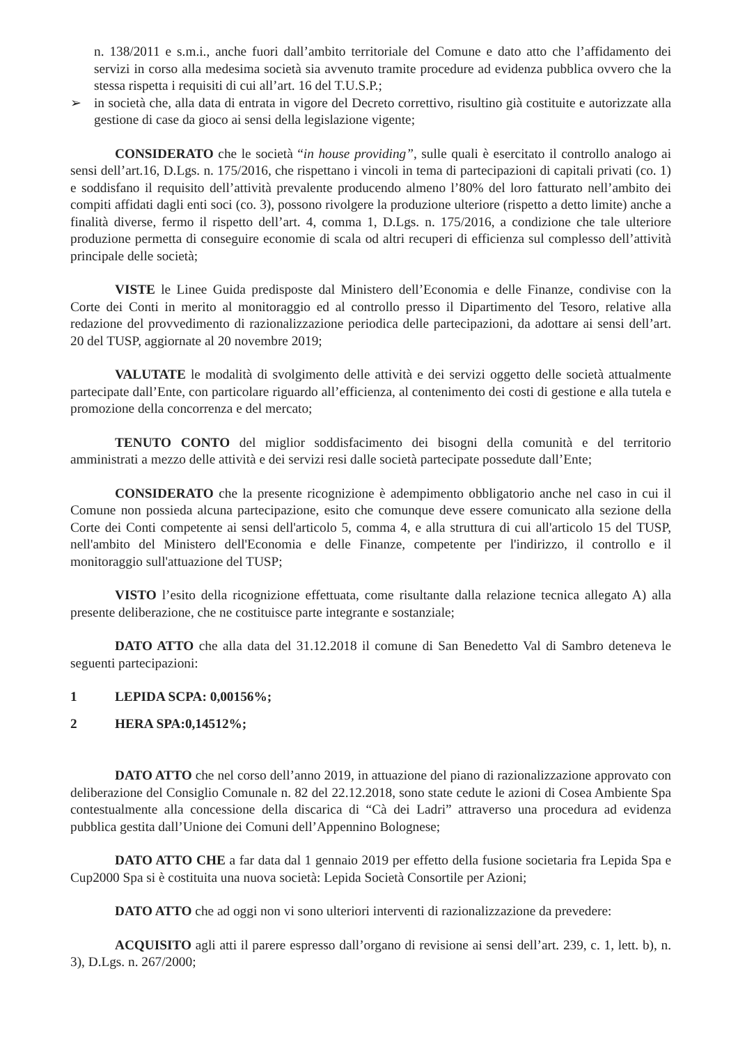n. 138/2011 e s.m.i., anche fuori dall’ambito territoriale del Comune e dato atto che l’affidamento dei servizi in corso alla medesima società sia avvenuto tramite procedure ad evidenza pubblica ovvero che la stessa rispetta i requisiti di cui all’art. 16 del T.U.S.P.;
➢ in società che, alla data di entrata in vigore del Decreto correttivo, risultino già costituite e autorizzate alla gestione di case da gioco ai sensi della legislazione vigente;
CONSIDERATO che le società “in house providing”, sulle quali è esercitato il controllo analogo ai sensi dell’art.16, D.Lgs. n. 175/2016, che rispettano i vincoli in tema di partecipazioni di capitali privati (co. 1) e soddisfano il requisito dell’attività prevalente producendo almeno l’80% del loro fatturato nell’ambito dei compiti affidati dagli enti soci (co. 3), possono rivolgere la produzione ulteriore (rispetto a detto limite) anche a finalità diverse, fermo il rispetto dell’art. 4, comma 1, D.Lgs. n. 175/2016, a condizione che tale ulteriore produzione permetta di conseguire economie di scala od altri recuperi di efficienza sul complesso dell’attività principale delle società;
VISTE le Linee Guida predisposte dal Ministero dell’Economia e delle Finanze, condivise con la Corte dei Conti in merito al monitoraggio ed al controllo presso il Dipartimento del Tesoro, relative alla redazione del provvedimento di razionalizzazione periodica delle partecipazioni, da adottare ai sensi dell’art. 20 del TUSP, aggiornate al 20 novembre 2019;
VALUTATE le modalità di svolgimento delle attività e dei servizi oggetto delle società attualmente partecipate dall’Ente, con particolare riguardo all’efficienza, al contenimento dei costi di gestione e alla tutela e promozione della concorrenza e del mercato;
TENUTO CONTO del miglior soddisfacimento dei bisogni della comunità e del territorio amministrati a mezzo delle attività e dei servizi resi dalle società partecipate possedute dall’Ente;
CONSIDERATO che la presente ricognizione è adempimento obbligatorio anche nel caso in cui il Comune non possieda alcuna partecipazione, esito che comunque deve essere comunicato alla sezione della Corte dei Conti competente ai sensi dell'articolo 5, comma 4, e alla struttura di cui all'articolo 15 del TUSP, nell'ambito del Ministero dell'Economia e delle Finanze, competente per l'indirizzo, il controllo e il monitoraggio sull'attuazione del TUSP;
VISTO l’esito della ricognizione effettuata, come risultante dalla relazione tecnica allegato A) alla presente deliberazione, che ne costituisce parte integrante e sostanziale;
DATO ATTO che alla data del 31.12.2018 il comune di San Benedetto Val di Sambro deteneva le seguenti partecipazioni:
1 LEPIDA SCPA: 0,00156%;
2 HERA SPA:0,14512%;
DATO ATTO che nel corso dell’anno 2019, in attuazione del piano di razionalizzazione approvato con deliberazione del Consiglio Comunale n. 82 del 22.12.2018, sono state cedute le azioni di Cosea Ambiente Spa contestualmente alla concessione della discarica di “Cà dei Ladri” attraverso una procedura ad evidenza pubblica gestita dall’Unione dei Comuni dell’Appennino Bolognese;
DATO ATTO CHE a far data dal 1 gennaio 2019 per effetto della fusione societaria fra Lepida Spa e Cup2000 Spa si è costituita una nuova società: Lepida Società Consortile per Azioni;
DATO ATTO che ad oggi non vi sono ulteriori interventi di razionalizzazione da prevedere:
ACQUISITO agli atti il parere espresso dall’organo di revisione ai sensi dell’art. 239, c. 1, lett. b), n. 3), D.Lgs. n. 267/2000;